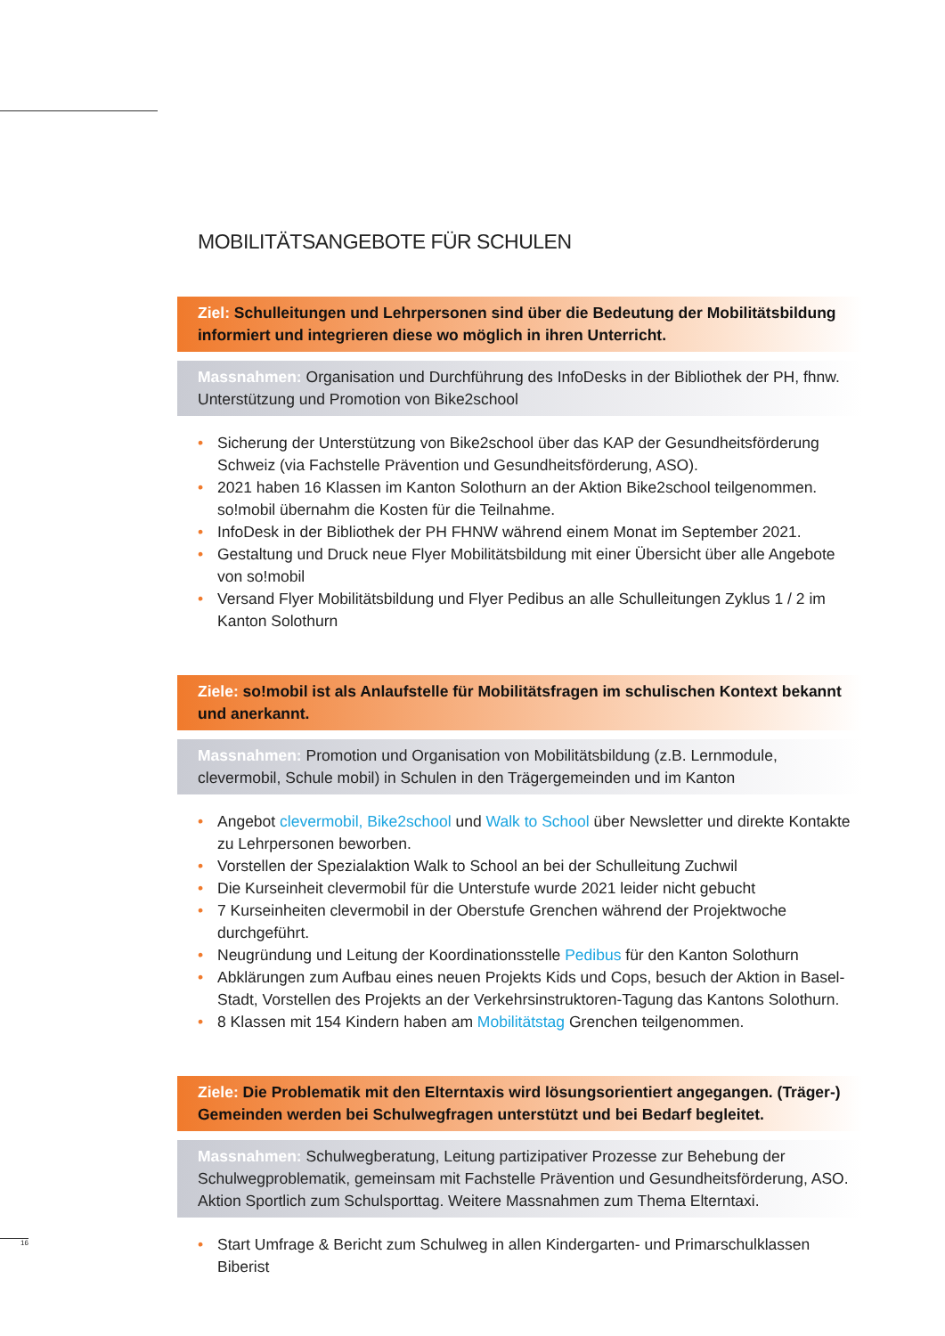MOBILITÄTSANGEBOTE FÜR SCHULEN
Ziel: Schulleitungen und Lehrpersonen sind über die Bedeutung der Mobilitätsbildung informiert und integrieren diese wo möglich in ihren Unterricht.
Massnahmen: Organisation und Durchführung des InfoDesks in der Bibliothek der PH, fhnw. Unterstützung und Promotion von Bike2school
• Sicherung der Unterstützung von Bike2school über das KAP der Gesundheitsförderung Schweiz (via Fachstelle Prävention und Gesundheitsförderung, ASO).
• 2021 haben 16 Klassen im Kanton Solothurn an der Aktion Bike2school teilgenommen. so!mobil übernahm die Kosten für die Teilnahme.
• InfoDesk in der Bibliothek der PH FHNW während einem Monat im September 2021.
• Gestaltung und Druck neue Flyer Mobilitätsbildung mit einer Übersicht über alle Angebote von so!mobil
• Versand Flyer Mobilitätsbildung und Flyer Pedibus an alle Schulleitungen Zyklus 1 / 2 im Kanton Solothurn
Ziele: so!mobil ist als Anlaufstelle für Mobilitätsfragen im schulischen Kontext bekannt und anerkannt.
Massnahmen: Promotion und Organisation von Mobilitätsbildung (z.B. Lernmodule, clevermobil, Schule mobil) in Schulen in den Trägergemeinden und im Kanton
• Angebot clevermobil, Bike2school und Walk to School über Newsletter und direkte Kontakte zu Lehrpersonen beworben.
• Vorstellen der Spezialaktion Walk to School an bei der Schulleitung Zuchwil
• Die Kurseinheit clevermobil für die Unterstufe wurde 2021 leider nicht gebucht
• 7 Kurseinheiten clevermobil in der Oberstufe Grenchen während der Projektwoche durchgeführt.
• Neugründung und Leitung der Koordinationsstelle Pedibus für den Kanton Solothurn
• Abklärungen zum Aufbau eines neuen Projekts Kids und Cops, besuch der Aktion in Basel-Stadt, Vorstellen des Projekts an der Verkehrsinstruktoren-Tagung das Kantons Solothurn.
• 8 Klassen mit 154 Kindern haben am Mobilitätstag Grenchen teilgenommen.
Ziele: Die Problematik mit den Elterntaxis wird lösungsorientiert angegangen. (Träger-) Gemeinden werden bei Schulwegfragen unterstützt und bei Bedarf begleitet.
Massnahmen: Schulwegberatung, Leitung partizipativer Prozesse zur Behebung der Schulwegproblematik, gemeinsam mit Fachstelle Prävention und Gesundheitsförderung, ASO. Aktion Sportlich zum Schulsporttag. Weitere Massnahmen zum Thema Elterntaxi.
• Start Umfrage & Bericht zum Schulweg in allen Kindergarten- und Primarschulklassen Biberist
16